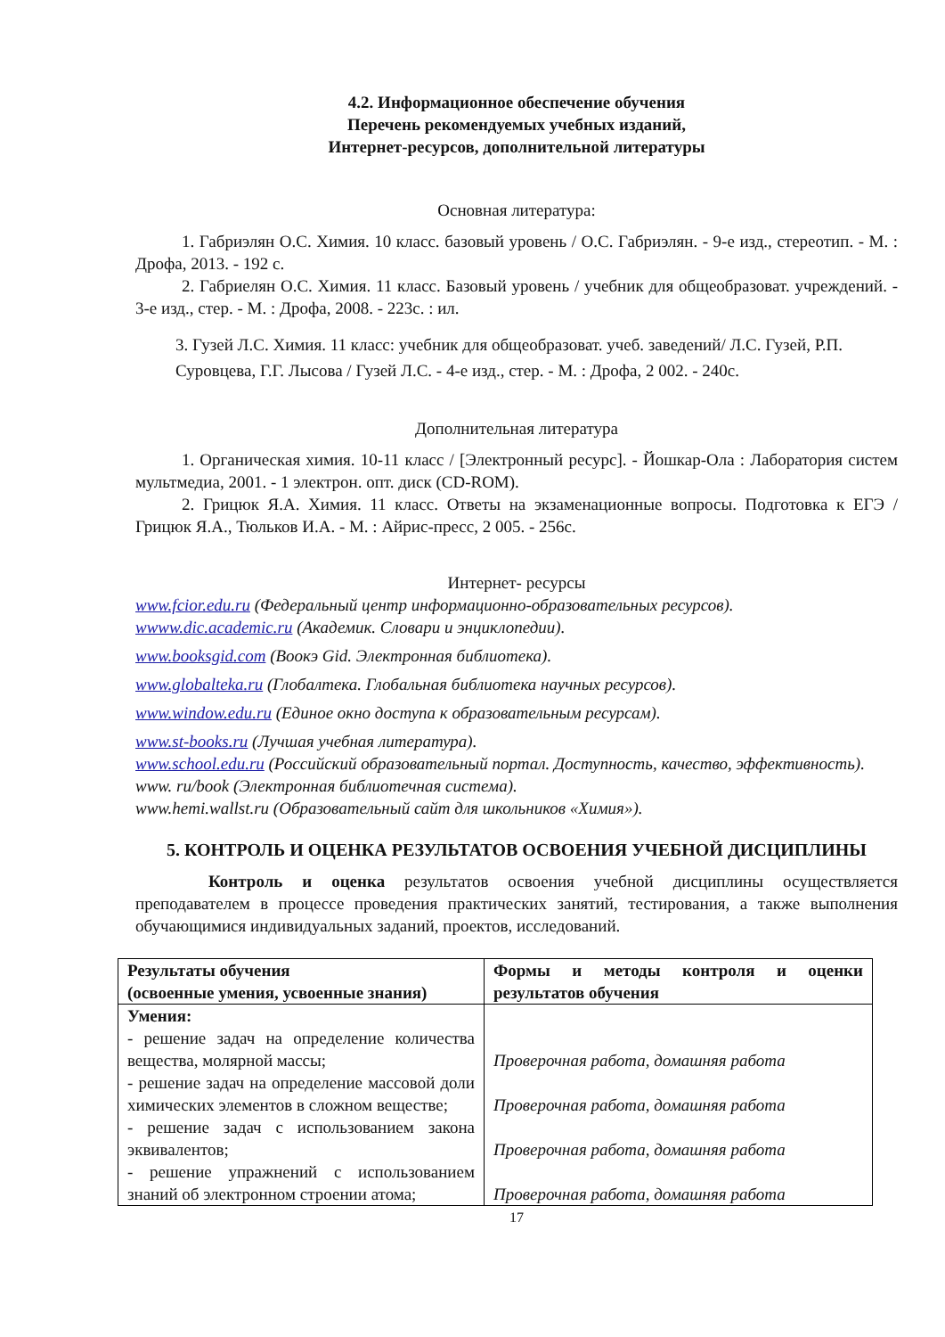4.2. Информационное обеспечение обучения
Перечень рекомендуемых учебных изданий,
Интернет-ресурсов, дополнительной литературы
Основная литература:
1. Габриэлян О.С. Химия. 10 класс. базовый уровень / О.С. Габриэлян. - 9-е изд., стереотип. - М. : Дрофа, 2013. - 192 с.
2. Габриелян О.С. Химия. 11 класс. Базовый уровень / учебник для общеобразоват. учреждений. - 3-е изд., стер. - М. : Дрофа, 2008. - 223с. : ил.
3. Гузей Л.С. Химия. 11 класс: учебник для общеобразоват. учеб. заведений/ Л.С. Гузей, Р.П. Суровцева, Г.Г. Лысова / Гузей Л.С. - 4-е изд., стер. - М. : Дрофа, 2 002. - 240с.
Дополнительная литература
1. Органическая химия. 10-11 класс / [Электронный ресурс]. - Йошкар-Ола : Лаборатория систем мультмедиа, 2001. - 1 электрон. опт. диск (CD-ROM).
2. Грицюк Я.А. Химия. 11 класс. Ответы на экзаменационные вопросы. Подготовка к ЕГЭ / Грицюк Я.А., Тюльков И.А. - М. : Айрис-пресс, 2 005. - 256с.
Интернет- ресурсы
www.fcior.edu.ru (Федеральный центр информационно-образовательных ресурсов).
wwww.dic.academic.ru (Академик. Словари и энциклопедии).
www.booksgid.com (Воокэ Gid. Электронная библиотека).
www.globalteka.ru (Глобалтека. Глобальная библиотека научных ресурсов).
www.window.edu.ru (Единое окно доступа к образовательным ресурсам).
www.st-books.ru (Лучшая учебная литература).
www.school.edu.ru (Российский образовательный портал. Доступность, качество, эффективность).
www. ru/book (Электронная библиотечная система).
www.hemi.wallst.ru (Образовательный сайт для школьников «Химия»).
5. КОНТРОЛЬ И ОЦЕНКА РЕЗУЛЬТАТОВ ОСВОЕНИЯ УЧЕБНОЙ ДИСЦИПЛИНЫ
Контроль и оценка результатов освоения учебной дисциплины осуществляется преподавателем в процессе проведения практических занятий, тестирования, а также выполнения обучающимися индивидуальных заданий, проектов, исследований.
| Результаты обучения (освоенные умения, усвоенные знания) | Формы и методы контроля и оценки результатов обучения |
| --- | --- |
| Умения: - решение задач на определение количества вещества, молярной массы; - решение задач на определение массовой доли химических элементов в сложном веществе; - решение задач с использованием закона эквивалентов; - решение упражнений с использованием знаний об электронном строении атома; | Проверочная работа, домашняя работа Проверочная работа, домашняя работа Проверочная работа, домашняя работа Проверочная работа, домашняя работа |
17